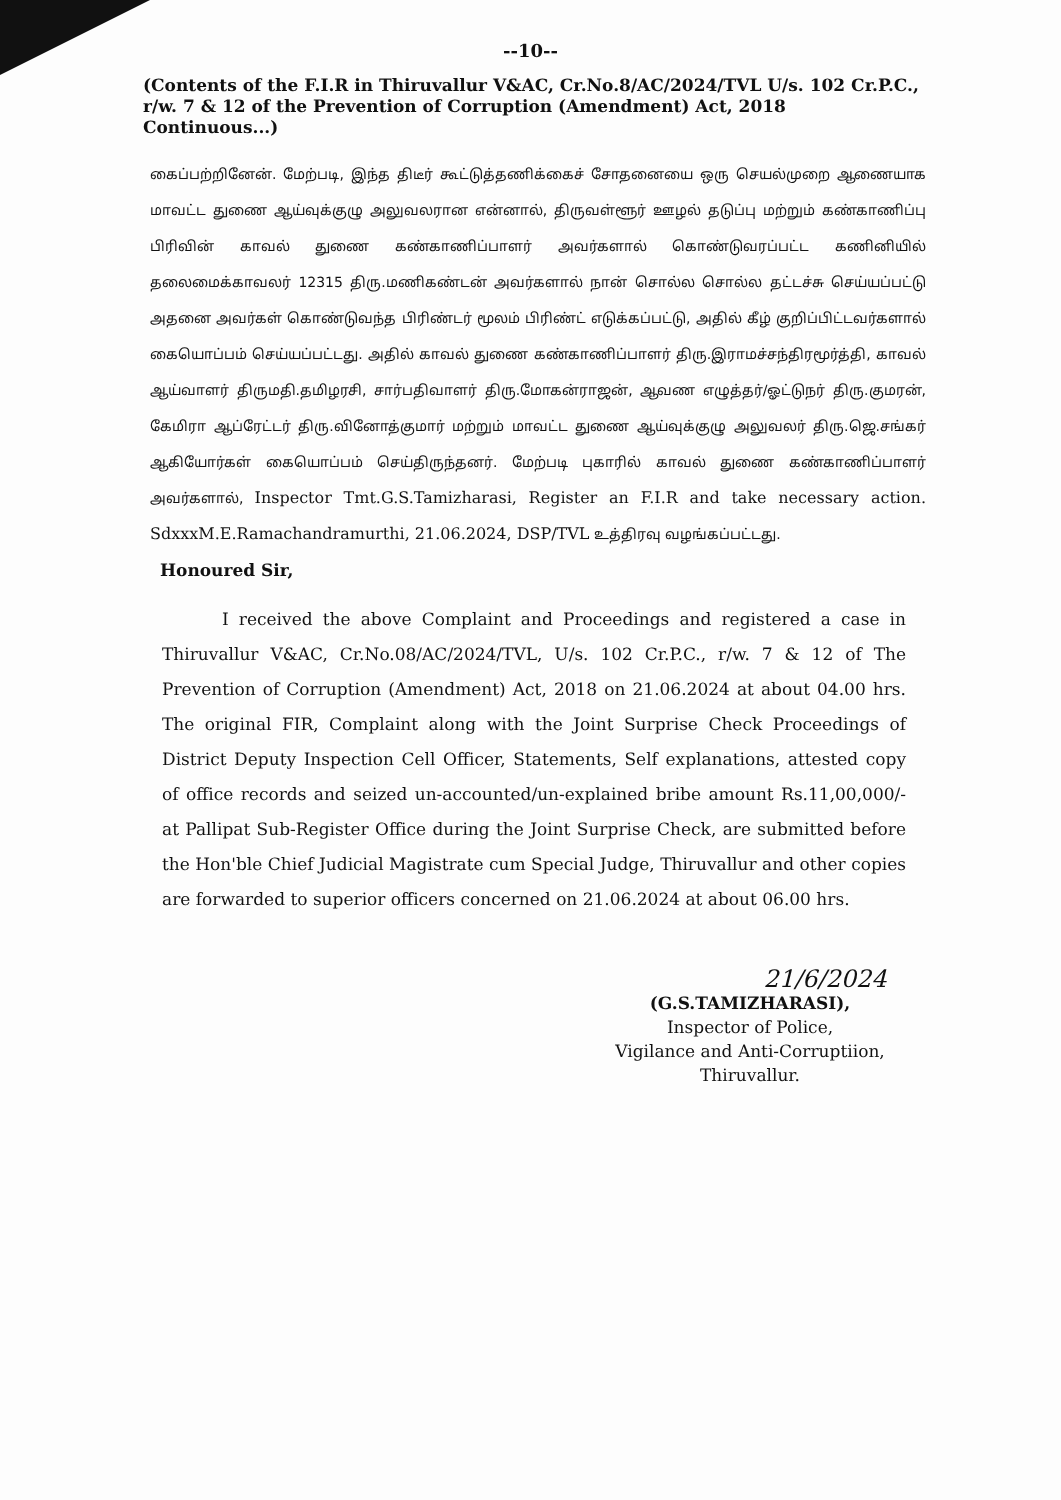--10--
(Contents of the F.I.R in Thiruvallur V&AC, Cr.No.8/AC/2024/TVL U/s. 102 Cr.P.C., r/w. 7 & 12 of the Prevention of Corruption (Amendment) Act, 2018 Continuous...)
கைப்பற்றினேன். மேற்படி, இந்த திடீர் கூட்டுத்தணிக்கைச் சோதனையை ஒரு செயல்முறை ஆணையாக மாவட்ட துணை ஆய்வுக்குழு அலுவலரான என்னால், திருவள்ளூர் ஊழல் தடுப்பு மற்றும் கண்காணிப்பு பிரிவின் காவல் துணை கண்காணிப்பாளர் அவர்களால் கொண்டுவரப்பட்ட கணினியில் தலைமைக்காவலர் 12315 திரு.மணிகண்டன் அவர்களால் நான் சொல்ல சொல்ல தட்டச்சு செய்யப்பட்டு அதனை அவர்கள் கொண்டுவந்த பிரிண்டர் மூலம் பிரிண்ட் எடுக்கப்பட்டு, அதில் கீழ் குறிப்பிட்டவர்களால் கையொப்பம் செய்யப்பட்டது. அதில் காவல் துணை கண்காணிப்பாளர் திரு.இராமச்சந்திரமூர்த்தி, காவல் ஆய்வாளர் திருமதி.தமிழரசி, சார்பதிவாளர் திரு.மோகன்ராஜன், ஆவண எழுத்தர்/ஓட்டுநர் திரு.குமரன், கேமிரா ஆப்ரேட்டர் திரு.வினோத்குமார் மற்றும் மாவட்ட துணை ஆய்வுக்குழு அலுவலர் திரு.ஜெ.சங்கர் ஆகியோர்கள் கையொப்பம் செய்திருந்தனர். மேற்படி புகாரில் காவல் துணை கண்காணிப்பாளர் அவர்களால், Inspector Tmt.G.S.Tamizharasi, Register an F.I.R and take necessary action. SdxxxM.E.Ramachandramurthi, 21.06.2024, DSP/TVL உத்திரவு வழங்கப்பட்டது.
Honoured Sir,
I received the above Complaint and Proceedings and registered a case in Thiruvallur V&AC, Cr.No.08/AC/2024/TVL, U/s. 102 Cr.P.C., r/w. 7 & 12 of The Prevention of Corruption (Amendment) Act, 2018 on 21.06.2024 at about 04.00 hrs. The original FIR, Complaint along with the Joint Surprise Check Proceedings of District Deputy Inspection Cell Officer, Statements, Self explanations, attested copy of office records and seized un-accounted/un-explained bribe amount Rs.11,00,000/- at Pallipat Sub-Register Office during the Joint Surprise Check, are submitted before the Hon'ble Chief Judicial Magistrate cum Special Judge, Thiruvallur and other copies are forwarded to superior officers concerned on 21.06.2024 at about 06.00 hrs.
21/6/2024
(G.S.TAMIZHARASI),
Inspector of Police,
Vigilance and Anti-Corruptiion,
Thiruvallur.